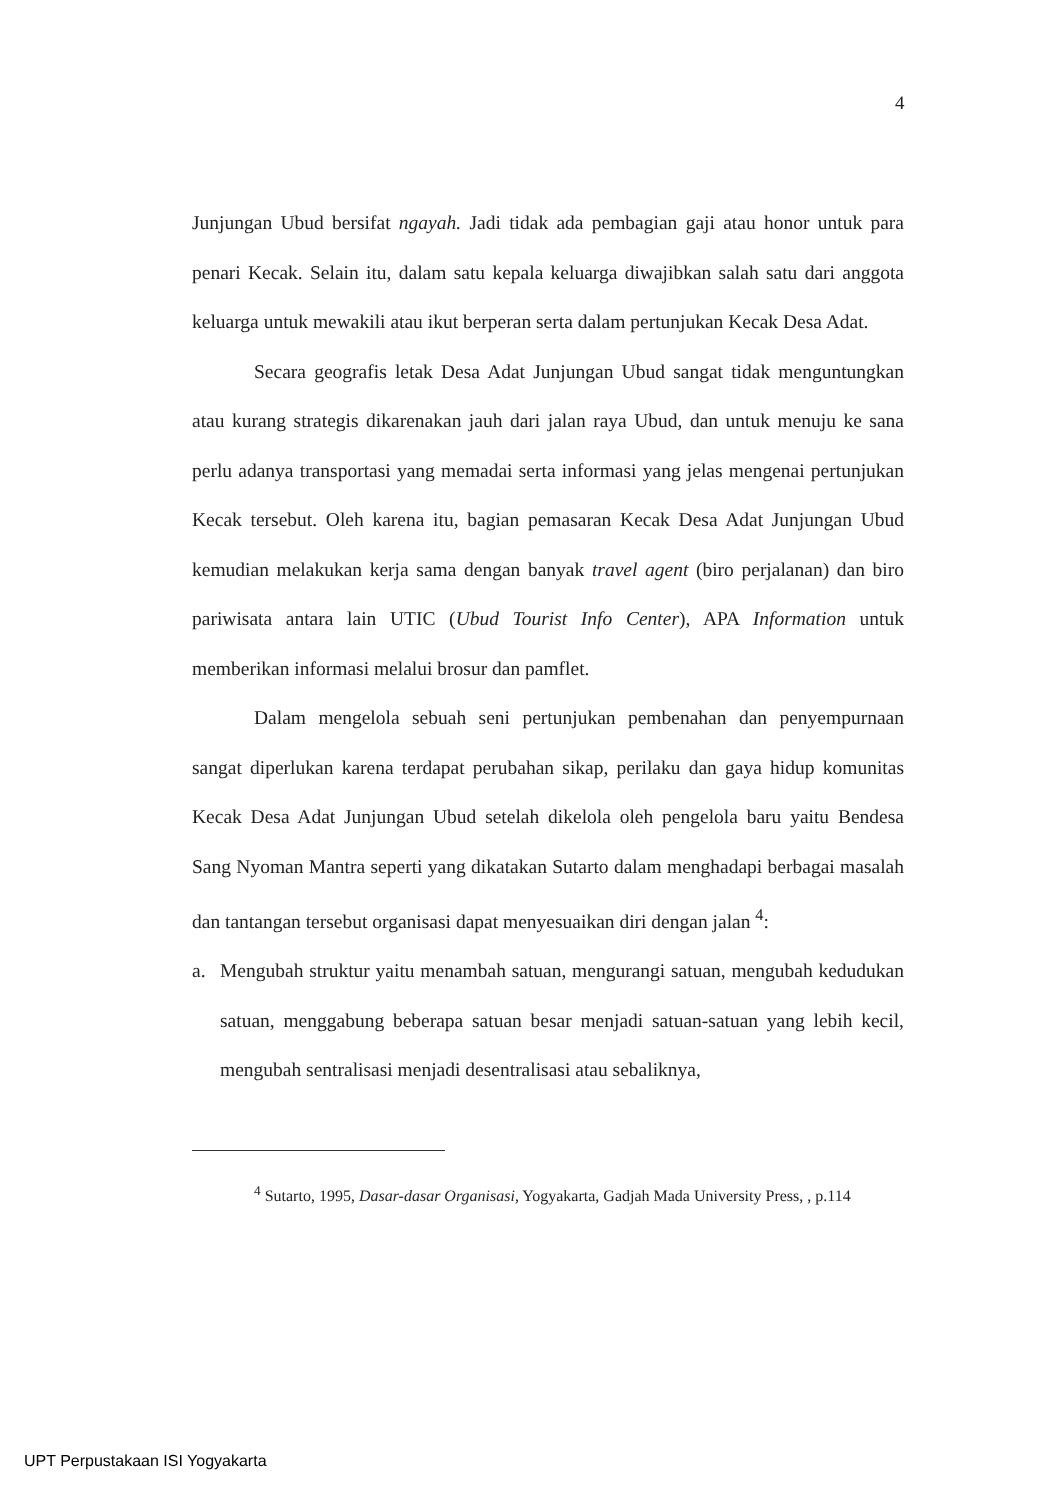4
Junjungan Ubud bersifat ngayah. Jadi tidak ada pembagian gaji atau honor untuk para penari Kecak. Selain itu, dalam satu kepala keluarga diwajibkan salah satu dari anggota keluarga untuk mewakili atau ikut berperan serta dalam pertunjukan Kecak Desa Adat.
Secara geografis letak Desa Adat Junjungan Ubud sangat tidak menguntungkan atau kurang strategis dikarenakan jauh dari jalan raya Ubud, dan untuk menuju ke sana perlu adanya transportasi yang memadai serta informasi yang jelas mengenai pertunjukan Kecak tersebut. Oleh karena itu, bagian pemasaran Kecak Desa Adat Junjungan Ubud kemudian melakukan kerja sama dengan banyak travel agent (biro perjalanan) dan biro pariwisata antara lain UTIC (Ubud Tourist Info Center), APA Information untuk memberikan informasi melalui brosur dan pamflet.
Dalam mengelola sebuah seni pertunjukan pembenahan dan penyempurnaan sangat diperlukan karena terdapat perubahan sikap, perilaku dan gaya hidup komunitas Kecak Desa Adat Junjungan Ubud setelah dikelola oleh pengelola baru yaitu Bendesa Sang Nyoman Mantra seperti yang dikatakan Sutarto dalam menghadapi berbagai masalah dan tantangan tersebut organisasi dapat menyesuaikan diri dengan jalan <sup>4</sup>:
a. Mengubah struktur yaitu menambah satuan, mengurangi satuan, mengubah kedudukan satuan, menggabung beberapa satuan besar menjadi satuan-satuan yang lebih kecil, mengubah sentralisasi menjadi desentralisasi atau sebaliknya,
<sup>4</sup> Sutarto, 1995, Dasar-dasar Organisasi, Yogyakarta, Gadjah Mada University Press, , p.114
UPT Perpustakaan ISI Yogyakarta